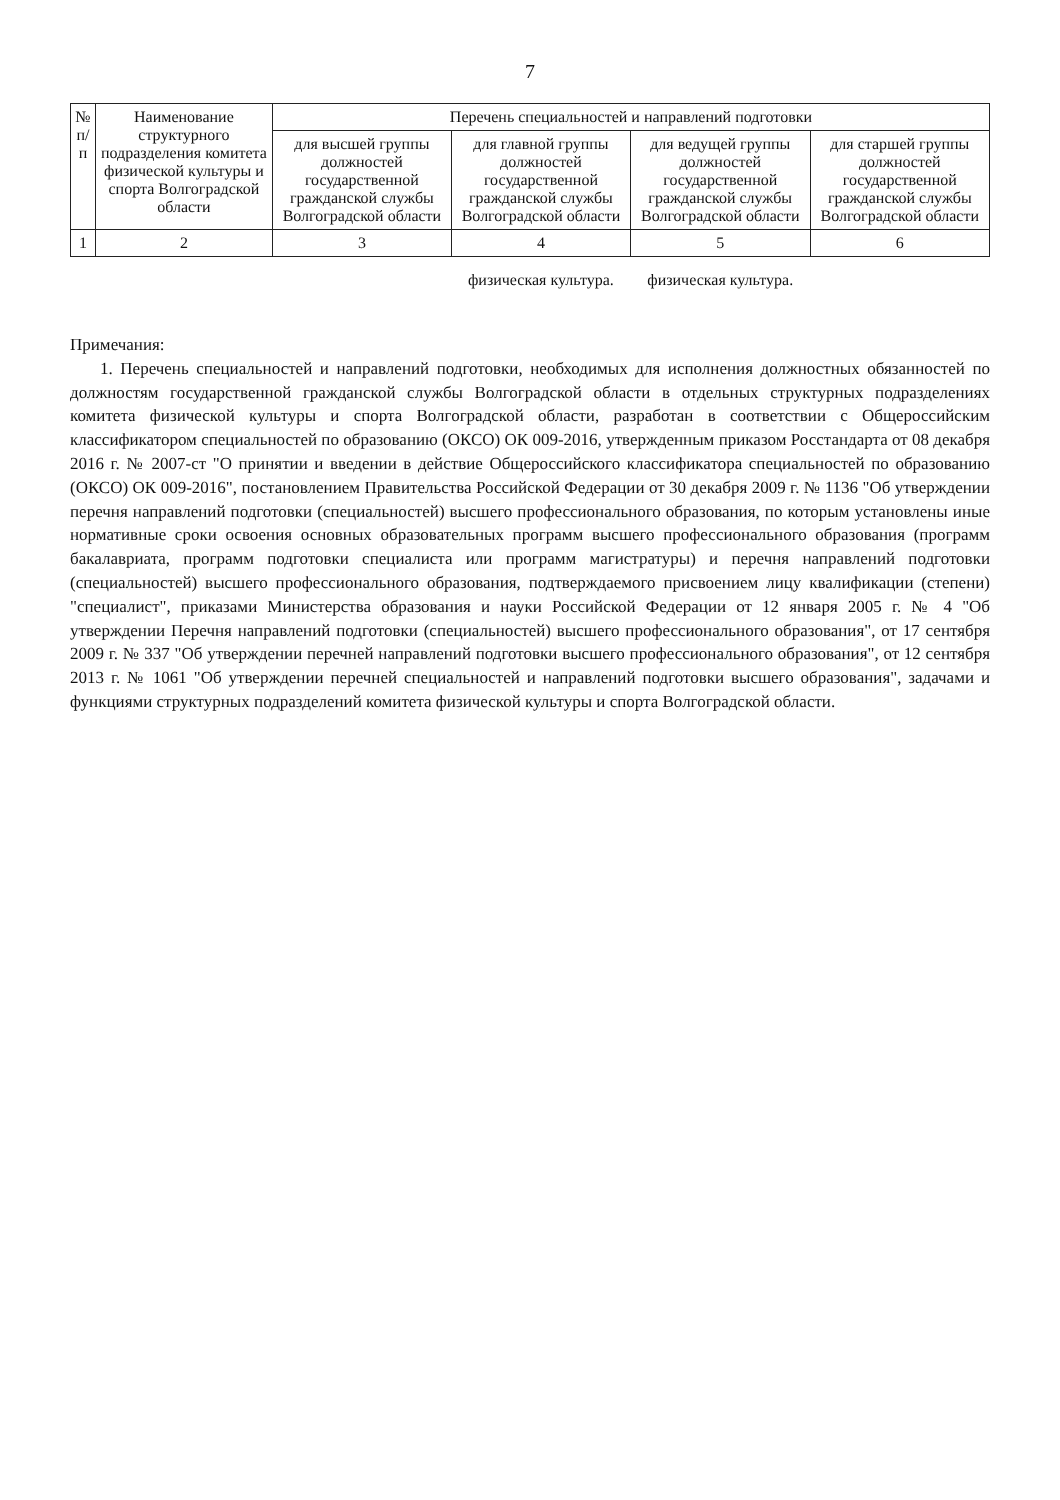7
| № п/п | Наименование структурного подразделения комитета физической культуры и спорта Волгоградской области | Перечень специальностей и направлений подготовки | | | |
| --- | --- | --- | --- | --- | --- |
| | | для высшей группы должностей государственной гражданской службы Волгоградской области | для главной группы должностей государственной гражданской службы Волгоградской области | для ведущей группы должностей государственной гражданской службы Волгоградской области | для старшей группы должностей государственной гражданской службы Волгоградской области |
| 1 | 2 | 3 | 4 | 5 | 6 |
| | | | физическая культура. | физическая культура. | |
Примечания:
1. Перечень специальностей и направлений подготовки, необходимых для исполнения должностных обязанностей по должностям государственной гражданской службы Волгоградской области в отдельных структурных подразделениях комитета физической культуры и спорта Волгоградской области, разработан в соответствии с Общероссийским классификатором специальностей по образованию (ОКСО) ОК 009-2016, утвержденным приказом Росстандарта от 08 декабря 2016 г. № 2007-ст "О принятии и введении в действие Общероссийского классификатора специальностей по образованию (ОКСО) ОК 009-2016", постановлением Правительства Российской Федерации от 30 декабря 2009 г. № 1136 "Об утверждении перечня направлений подготовки (специальностей) высшего профессионального образования, по которым установлены иные нормативные сроки освоения основных образовательных программ высшего профессионального образования (программ бакалавриата, программ подготовки специалиста или программ магистратуры) и перечня направлений подготовки (специальностей) высшего профессионального образования, подтверждаемого присвоением лицу квалификации (степени) "специалист", приказами Министерства образования и науки Российской Федерации от 12 января 2005 г. № 4 "Об утверждении Перечня направлений подготовки (специальностей) высшего профессионального образования", от 17 сентября 2009 г. № 337 "Об утверждении перечней направлений подготовки высшего профессионального образования", от 12 сентября 2013 г. № 1061 "Об утверждении перечней специальностей и направлений подготовки высшего образования", задачами и функциями структурных подразделений комитета физической культуры и спорта Волгоградской области.